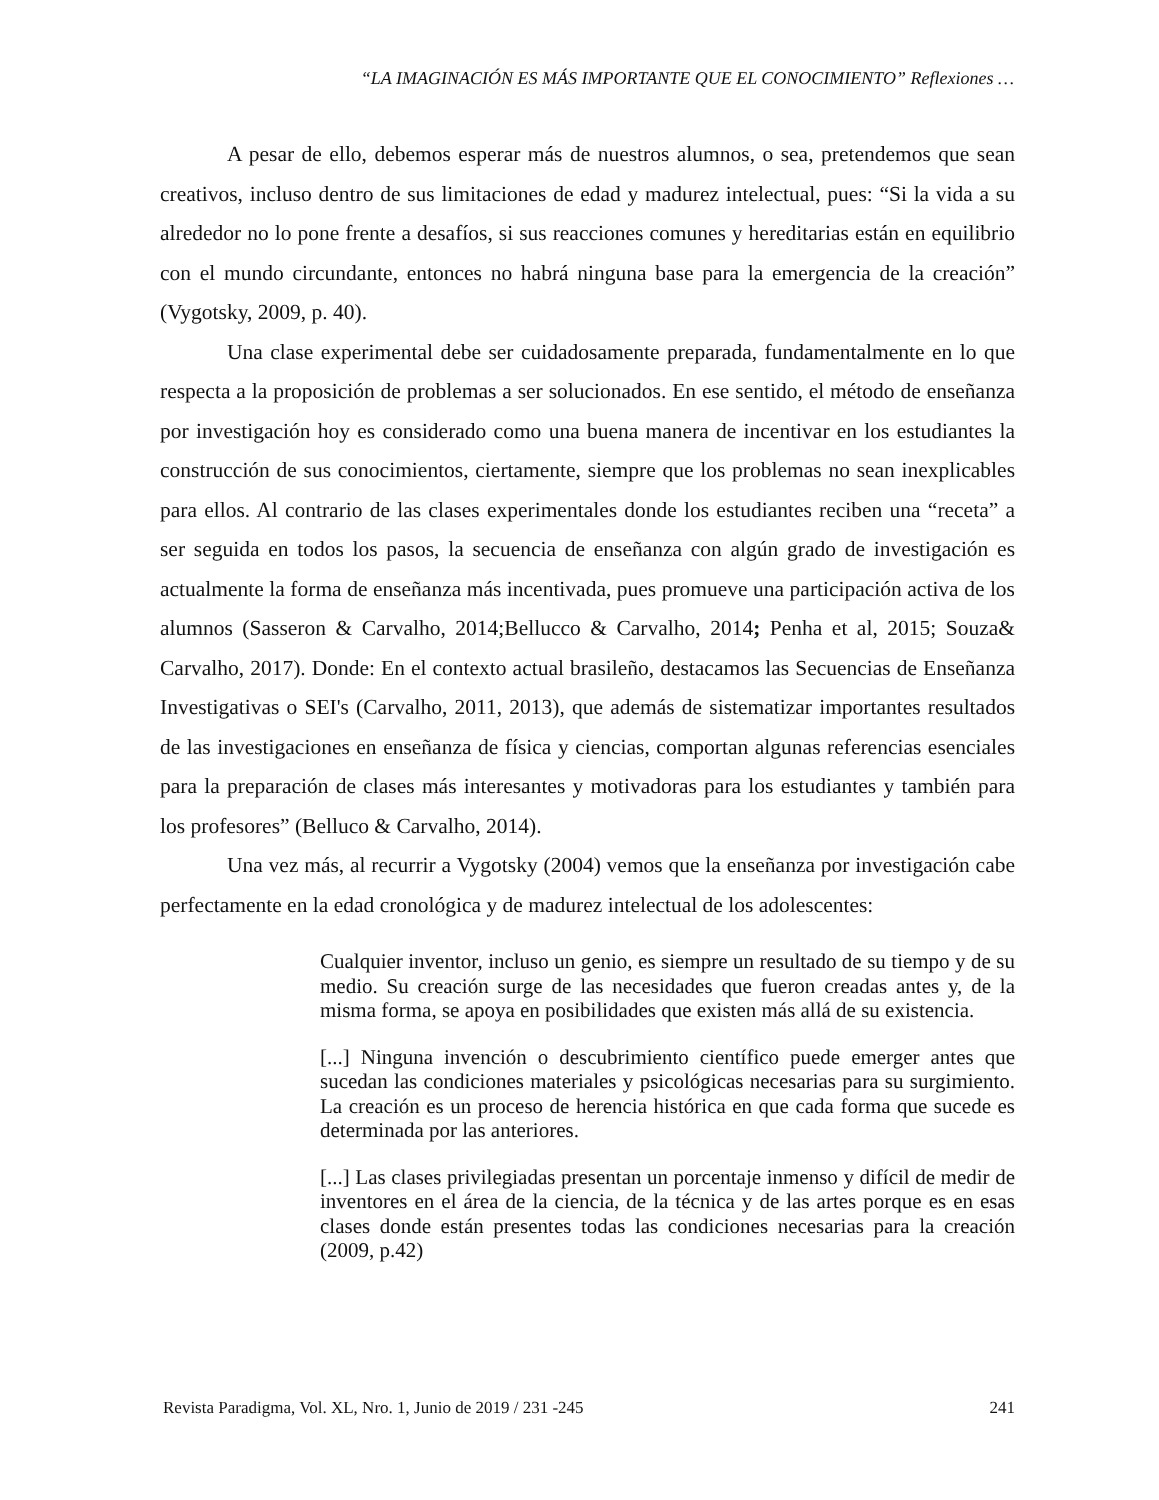“LA IMAGINACIÓN ES MÁS IMPORTANTE QUE EL CONOCIMIENTO” Reflexiones …
A pesar de ello, debemos esperar más de nuestros alumnos, o sea, pretendemos que sean creativos, incluso dentro de sus limitaciones de edad y madurez intelectual, pues: “Si la vida a su alrededor no lo pone frente a desafíos, si sus reacciones comunes y hereditarias están en equilibrio con el mundo circundante, entonces no habrá ninguna base para la emergencia de la creación” (Vygotsky, 2009, p. 40).
Una clase experimental debe ser cuidadosamente preparada, fundamentalmente en lo que respecta a la proposición de problemas a ser solucionados. En ese sentido, el método de enseñanza por investigación hoy es considerado como una buena manera de incentivar en los estudiantes la construcción de sus conocimientos, ciertamente, siempre que los problemas no sean inexplicables para ellos. Al contrario de las clases experimentales donde los estudiantes reciben una “receta” a ser seguida en todos los pasos, la secuencia de enseñanza con algún grado de investigación es actualmente la forma de enseñanza más incentivada, pues promueve una participación activa de los alumnos (Sasseron & Carvalho, 2014;Bellucco & Carvalho, 2014; Penha et al, 2015; Souza& Carvalho, 2017). Donde: En el contexto actual brasileño, destacamos las Secuencias de Enseñanza Investigativas o SEI's (Carvalho, 2011, 2013), que además de sistematizar importantes resultados de las investigaciones en enseñanza de física y ciencias, comportan algunas referencias esenciales para la preparación de clases más interesantes y motivadoras para los estudiantes y también para los profesores” (Belluco & Carvalho, 2014).
Una vez más, al recurrir a Vygotsky (2004) vemos que la enseñanza por investigación cabe perfectamente en la edad cronológica y de madurez intelectual de los adolescentes:
Cualquier inventor, incluso un genio, es siempre un resultado de su tiempo y de su medio. Su creación surge de las necesidades que fueron creadas antes y, de la misma forma, se apoya en posibilidades que existen más allá de su existencia.
[...] Ninguna invención o descubrimiento científico puede emerger antes que sucedan las condiciones materiales y psicológicas necesarias para su surgimiento. La creación es un proceso de herencia histórica en que cada forma que sucede es determinada por las anteriores.
[...] Las clases privilegiadas presentan un porcentaje inmenso y difícil de medir de inventores en el área de la ciencia, de la técnica y de las artes porque es en esas clases donde están presentes todas las condiciones necesarias para la creación (2009, p.42)
Revista Paradigma, Vol. XL, Nro. 1, Junio de 2019 / 231 -245 241